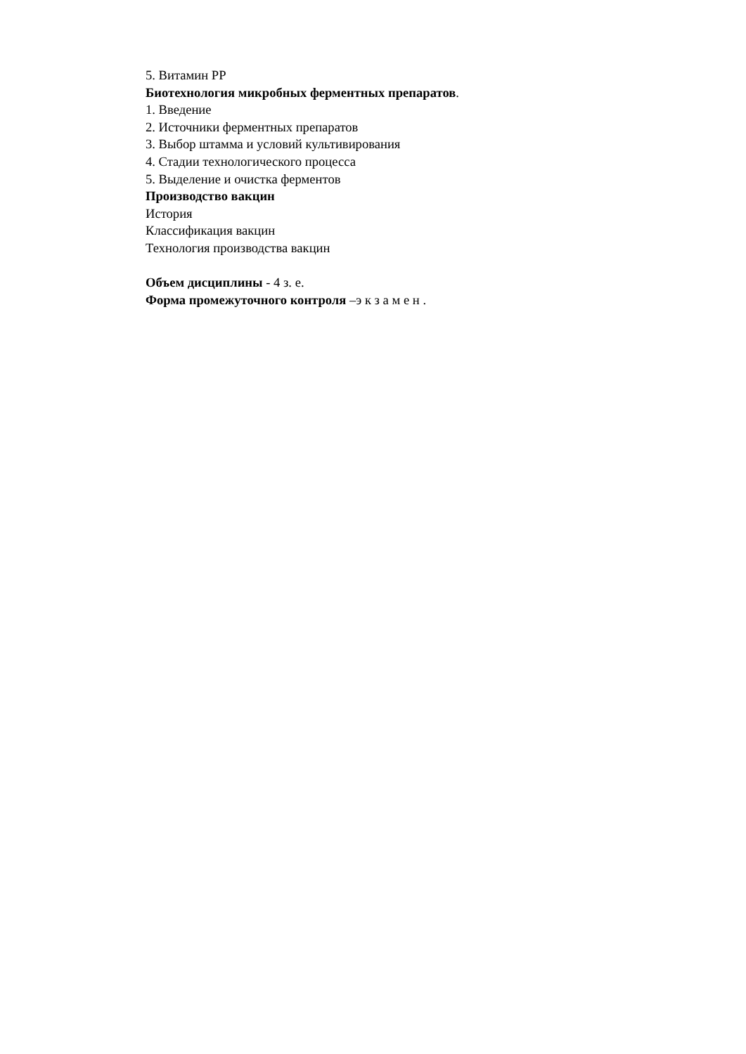5. Витамин РР
Биотехнология микробных ферментных препаратов.
1. Введение
2. Источники ферментных препаратов
3. Выбор штамма и условий культивирования
4. Стадии технологического процесса
5. Выделение и очистка ферментов
Производство вакцин
История
Классификация вакцин
Технология производства вакцин
Объем дисциплины - 4 з. е.
Форма промежуточного контроля –э к з а м е н .